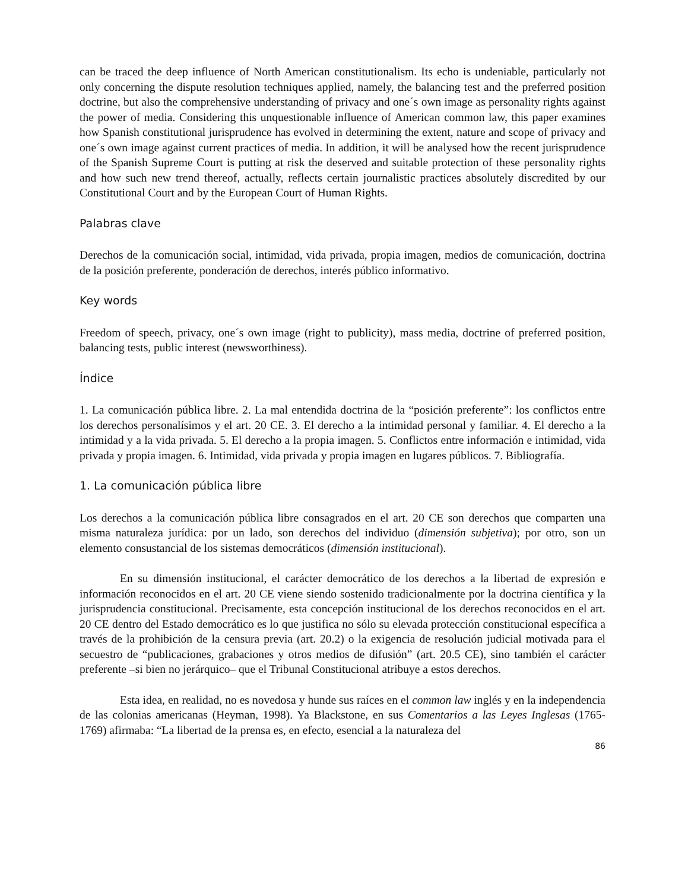can be traced the deep influence of North American constitutionalism. Its echo is undeniable, particularly not only concerning the dispute resolution techniques applied, namely, the balancing test and the preferred position doctrine, but also the comprehensive understanding of privacy and one´s own image as personality rights against the power of media. Considering this unquestionable influence of American common law, this paper examines how Spanish constitutional jurisprudence has evolved in determining the extent, nature and scope of privacy and one´s own image against current practices of media. In addition, it will be analysed how the recent jurisprudence of the Spanish Supreme Court is putting at risk the deserved and suitable protection of these personality rights and how such new trend thereof, actually, reflects certain journalistic practices absolutely discredited by our Constitutional Court and by the European Court of Human Rights.
Palabras clave
Derechos de la comunicación social, intimidad, vida privada, propia imagen, medios de comunicación, doctrina de la posición preferente, ponderación de derechos, interés público informativo.
Key words
Freedom of speech, privacy, one´s own image (right to publicity), mass media, doctrine of preferred position, balancing tests, public interest (newsworthiness).
Índice
1. La comunicación pública libre. 2. La mal entendida doctrina de la “posición preferente”: los conflictos entre los derechos personalísimos y el art. 20 CE. 3. El derecho a la intimidad personal y familiar. 4. El derecho a la intimidad y a la vida privada. 5. El derecho a la propia imagen. 5. Conflictos entre información e intimidad, vida privada y propia imagen. 6. Intimidad, vida privada y propia imagen en lugares públicos. 7. Bibliografía.
1. La comunicación pública libre
Los derechos a la comunicación pública libre consagrados en el art. 20 CE son derechos que comparten una misma naturaleza jurídica: por un lado, son derechos del individuo (dimensión subjetiva); por otro, son un elemento consustancial de los sistemas democráticos (dimensión institucional).
En su dimensión institucional, el carácter democrático de los derechos a la libertad de expresión e información reconocidos en el art. 20 CE viene siendo sostenido tradicionalmente por la doctrina científica y la jurisprudencia constitucional. Precisamente, esta concepción institucional de los derechos reconocidos en el art. 20 CE dentro del Estado democrático es lo que justifica no sólo su elevada protección constitucional específica a través de la prohibición de la censura previa (art. 20.2) o la exigencia de resolución judicial motivada para el secuestro de “publicaciones, grabaciones y otros medios de difusión” (art. 20.5 CE), sino también el carácter preferente –si bien no jerárquico– que el Tribunal Constitucional atribuye a estos derechos.
Esta idea, en realidad, no es novedosa y hunde sus raíces en el common law inglés y en la independencia de las colonias americanas (Heyman, 1998). Ya Blackstone, en sus Comentarios a las Leyes Inglesas (1765-1769) afirmaba: “La libertad de la prensa es, en efecto, esencial a la naturaleza del
86